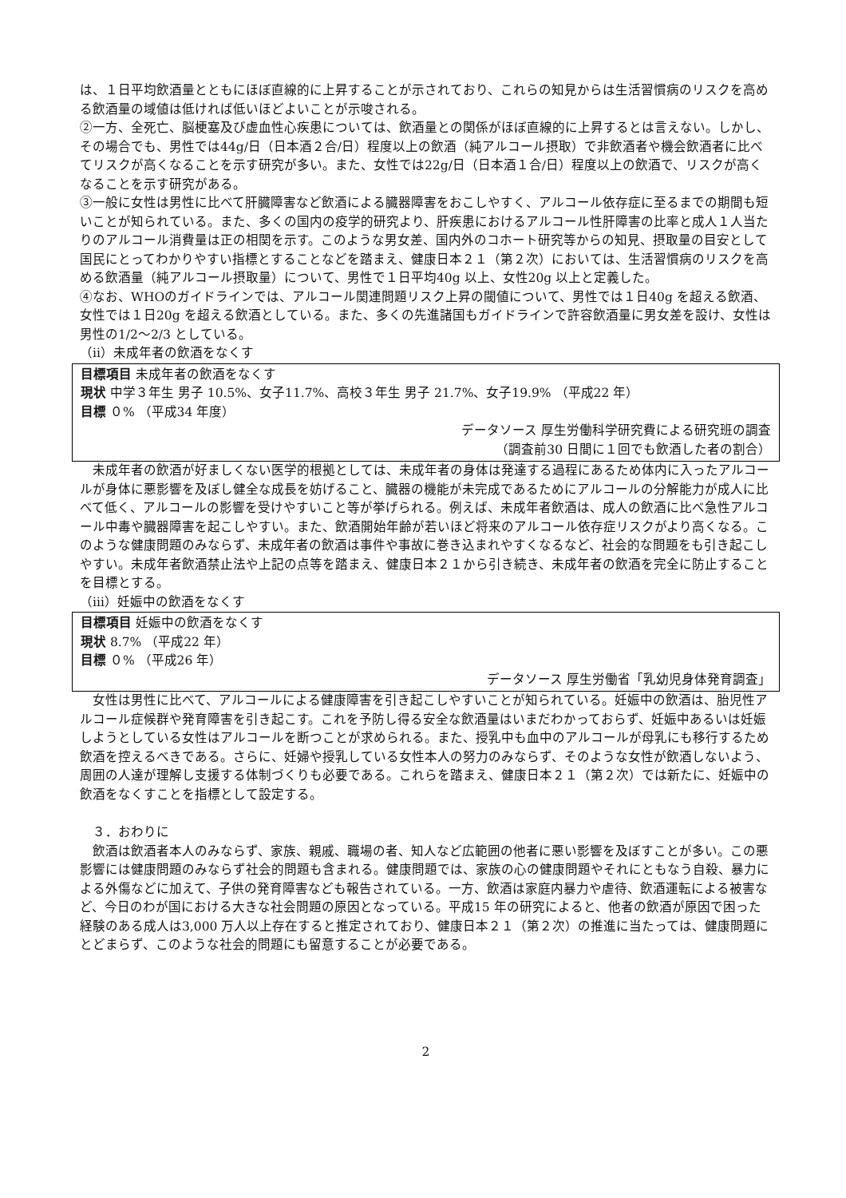は、１日平均飲酒量とともにほぼ直線的に上昇することが示されており、これらの知見からは生活習慣病のリスクを高める飲酒量の域値は低ければ低いほどよいことが示唆される。
②一方、全死亡、脳梗塞及び虚血性心疾患については、飲酒量との関係がほぼ直線的に上昇するとは言えない。しかし、その場合でも、男性では44g/日（日本酒２合/日）程度以上の飲酒（純アルコール摂取）で非飲酒者や機会飲酒者に比べてリスクが高くなることを示す研究が多い。また、女性では22g/日（日本酒１合/日）程度以上の飲酒で、リスクが高くなることを示す研究がある。
③一般に女性は男性に比べて肝臓障害など飲酒による臓器障害をおこしやすく、アルコール依存症に至るまでの期間も短いことが知られている。また、多くの国内の疫学的研究より、肝疾患におけるアルコール性肝障害の比率と成人１人当たりのアルコール消費量は正の相関を示す。このような男女差、国内外のコホート研究等からの知見、摂取量の目安として国民にとってわかりやすい指標とすることなどを踏まえ、健康日本２１（第２次）においては、生活習慣病のリスクを高める飲酒量（純アルコール摂取量）について、男性で１日平均40g 以上、女性20g 以上と定義した。
④なお、WHOのガイドラインでは、アルコール関連問題リスク上昇の閾値について、男性では１日40g を超える飲酒、女性では１日20g を超える飲酒としている。また、多くの先進諸国もガイドラインで許容飲酒量に男女差を設け、女性は男性の1/2～2/3 としている。
（ⅱ）未成年者の飲酒をなくす
目標項目 未成年者の飲酒をなくす
現状 中学３年生 男子 10.5%、女子11.7%、高校３年生 男子 21.7%、女子19.9% （平成22 年）
目標 ０% （平成34 年度）
データソース 厚生労働科学研究費による研究班の調査
（調査前30 日間に１回でも飲酒した者の割合）
　未成年者の飲酒が好ましくない医学的根拠としては、未成年者の身体は発達する過程にあるため体内に入ったアルコールが身体に悪影響を及ぼし健全な成長を妨げること、臓器の機能が未完成であるためにアルコールの分解能力が成人に比べて低く、アルコールの影響を受けやすいこと等が挙げられる。例えば、未成年者飲酒は、成人の飲酒に比べ急性アルコール中毒や臓器障害を起こしやすい。また、飲酒開始年齢が若いほど将来のアルコール依存症リスクがより高くなる。このような健康問題のみならず、未成年者の飲酒は事件や事故に巻き込まれやすくなるなど、社会的な問題をも引き起こしやすい。未成年者飲酒禁止法や上記の点等を踏まえ、健康日本２１から引き続き、未成年者の飲酒を完全に防止することを目標とする。
（ⅲ）妊娠中の飲酒をなくす
目標項目 妊娠中の飲酒をなくす
現状 8.7% （平成22 年）
目標 ０% （平成26 年）
データソース 厚生労働省「乳幼児身体発育調査」
　女性は男性に比べて、アルコールによる健康障害を引き起こしやすいことが知られている。妊娠中の飲酒は、胎児性アルコール症候群や発育障害を引き起こす。これを予防し得る安全な飲酒量はいまだわかっておらず、妊娠中あるいは妊娠しようとしている女性はアルコールを断つことが求められる。また、授乳中も血中のアルコールが母乳にも移行するため飲酒を控えるべきである。さらに、妊婦や授乳している女性本人の努力のみならず、そのような女性が飲酒しないよう、周囲の人達が理解し支援する体制づくりも必要である。これらを踏まえ、健康日本２１（第２次）では新たに、妊娠中の飲酒をなくすことを指標として設定する。
　３．おわりに
　飲酒は飲酒者本人のみならず、家族、親戚、職場の者、知人など広範囲の他者に悪い影響を及ぼすことが多い。この悪影響には健康問題のみならず社会的問題も含まれる。健康問題では、家族の心の健康問題やそれにともなう自殺、暴力による外傷などに加えて、子供の発育障害なども報告されている。一方、飲酒は家庭内暴力や虐待、飲酒運転による被害など、今日のわが国における大きな社会問題の原因となっている。平成15 年の研究によると、他者の飲酒が原因で困った経験のある成人は3,000 万人以上存在すると推定されており、健康日本２１（第２次）の推進に当たっては、健康問題にとどまらず、このような社会的問題にも留意することが必要である。
2